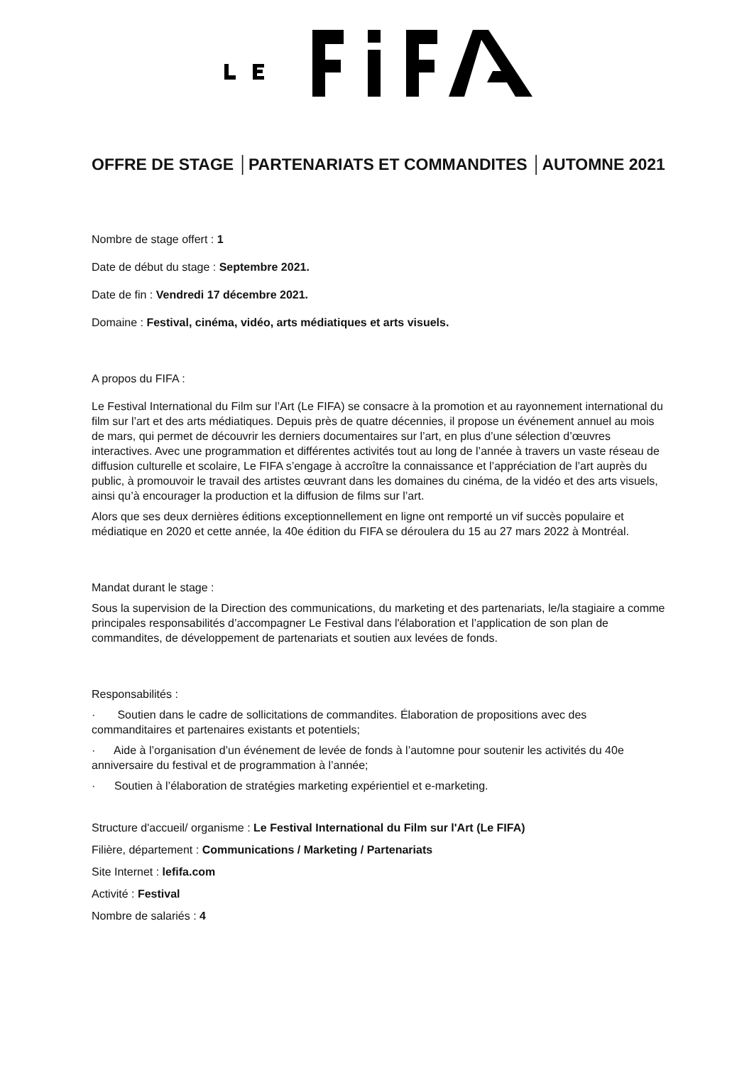OFFRE DE STAGE │PARTENARIATS ET COMMANDITES │AUTOMNE 2021
Nombre de stage offert : 1
Date de début du stage : Septembre 2021.
Date de fin : Vendredi 17 décembre 2021.
Domaine : Festival, cinéma, vidéo, arts médiatiques et arts visuels.
A propos du FIFA :
Le Festival International du Film sur l’Art (Le FIFA) se consacre à la promotion et au rayonnement international du film sur l’art et des arts médiatiques. Depuis près de quatre décennies, il propose un événement annuel au mois de mars, qui permet de découvrir les derniers documentaires sur l’art, en plus d’une sélection d’œuvres interactives. Avec une programmation et différentes activités tout au long de l’année à travers un vaste réseau de diffusion culturelle et scolaire, Le FIFA s’engage à accroître la connaissance et l’appréciation de l’art auprès du public, à promouvoir le travail des artistes œuvrant dans les domaines du cinéma, de la vidéo et des arts visuels, ainsi qu’à encourager la production et la diffusion de films sur l’art.
Alors que ses deux dernières éditions exceptionnellement en ligne ont remporté un vif succès populaire et médiatique en 2020 et cette année, la 40e édition du FIFA se déroulera du 15 au 27 mars 2022 à Montréal.
Mandat durant le stage :
Sous la supervision de la Direction des communications, du marketing et des partenariats, le/la stagiaire a comme principales responsabilités d’accompagner Le Festival dans l'élaboration et l’application de son plan de commandites, de développement de partenariats et soutien aux levées de fonds.
Responsabilités :
· Soutien dans le cadre de sollicitations de commandites. Élaboration de propositions avec des commanditaires et partenaires existants et potentiels;
· Aide à l’organisation d’un événement de levée de fonds à l’automne pour soutenir les activités du 40e anniversaire du festival et de programmation à l’année;
· Soutien à l’élaboration de stratégies marketing expérientiel et e-marketing.
Structure d'accueil/ organisme : Le Festival International du Film sur l'Art (Le FIFA)
Filière, département : Communications / Marketing / Partenariats
Site Internet : lefifa.com
Activité : Festival
Nombre de salariés : 4